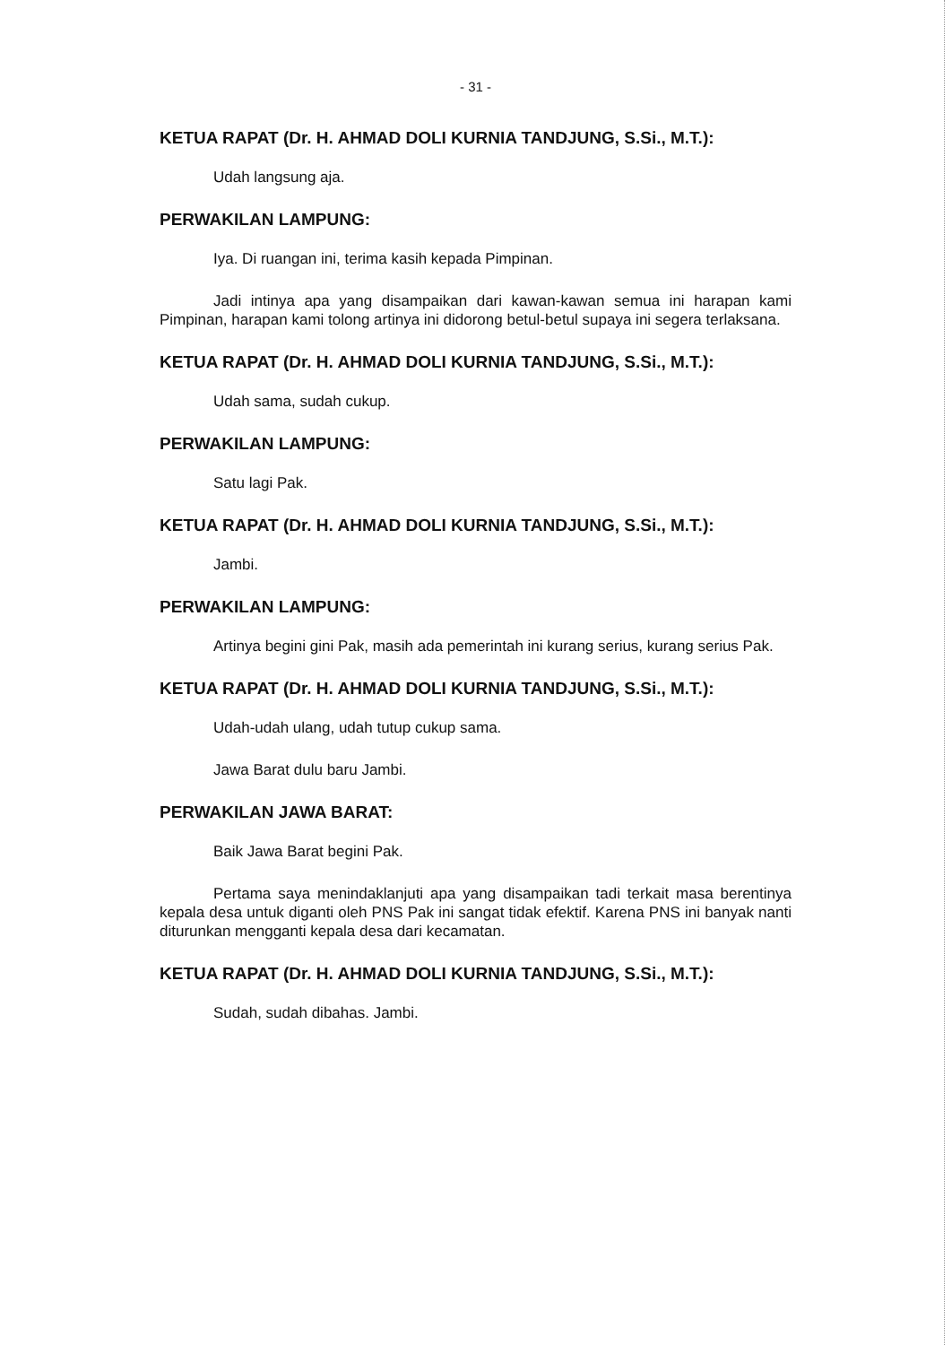- 31 -
KETUA RAPAT (Dr. H. AHMAD DOLI KURNIA TANDJUNG, S.Si., M.T.):
Udah langsung aja.
PERWAKILAN LAMPUNG:
Iya. Di ruangan ini, terima kasih kepada Pimpinan.
Jadi intinya apa yang disampaikan dari kawan-kawan semua ini harapan kami Pimpinan, harapan kami tolong artinya ini didorong betul-betul supaya ini segera terlaksana.
KETUA RAPAT (Dr. H. AHMAD DOLI KURNIA TANDJUNG, S.Si., M.T.):
Udah sama, sudah cukup.
PERWAKILAN LAMPUNG:
Satu lagi Pak.
KETUA RAPAT (Dr. H. AHMAD DOLI KURNIA TANDJUNG, S.Si., M.T.):
Jambi.
PERWAKILAN LAMPUNG:
Artinya begini gini Pak, masih ada pemerintah ini kurang serius, kurang serius Pak.
KETUA RAPAT (Dr. H. AHMAD DOLI KURNIA TANDJUNG, S.Si., M.T.):
Udah-udah ulang, udah tutup cukup sama.
Jawa Barat dulu baru Jambi.
PERWAKILAN JAWA BARAT:
Baik Jawa Barat begini Pak.
Pertama saya menindaklanjuti apa yang disampaikan tadi terkait masa berentinya kepala desa untuk diganti oleh PNS Pak ini sangat tidak efektif. Karena PNS ini banyak nanti diturunkan mengganti kepala desa dari kecamatan.
KETUA RAPAT (Dr. H. AHMAD DOLI KURNIA TANDJUNG, S.Si., M.T.):
Sudah, sudah dibahas. Jambi.